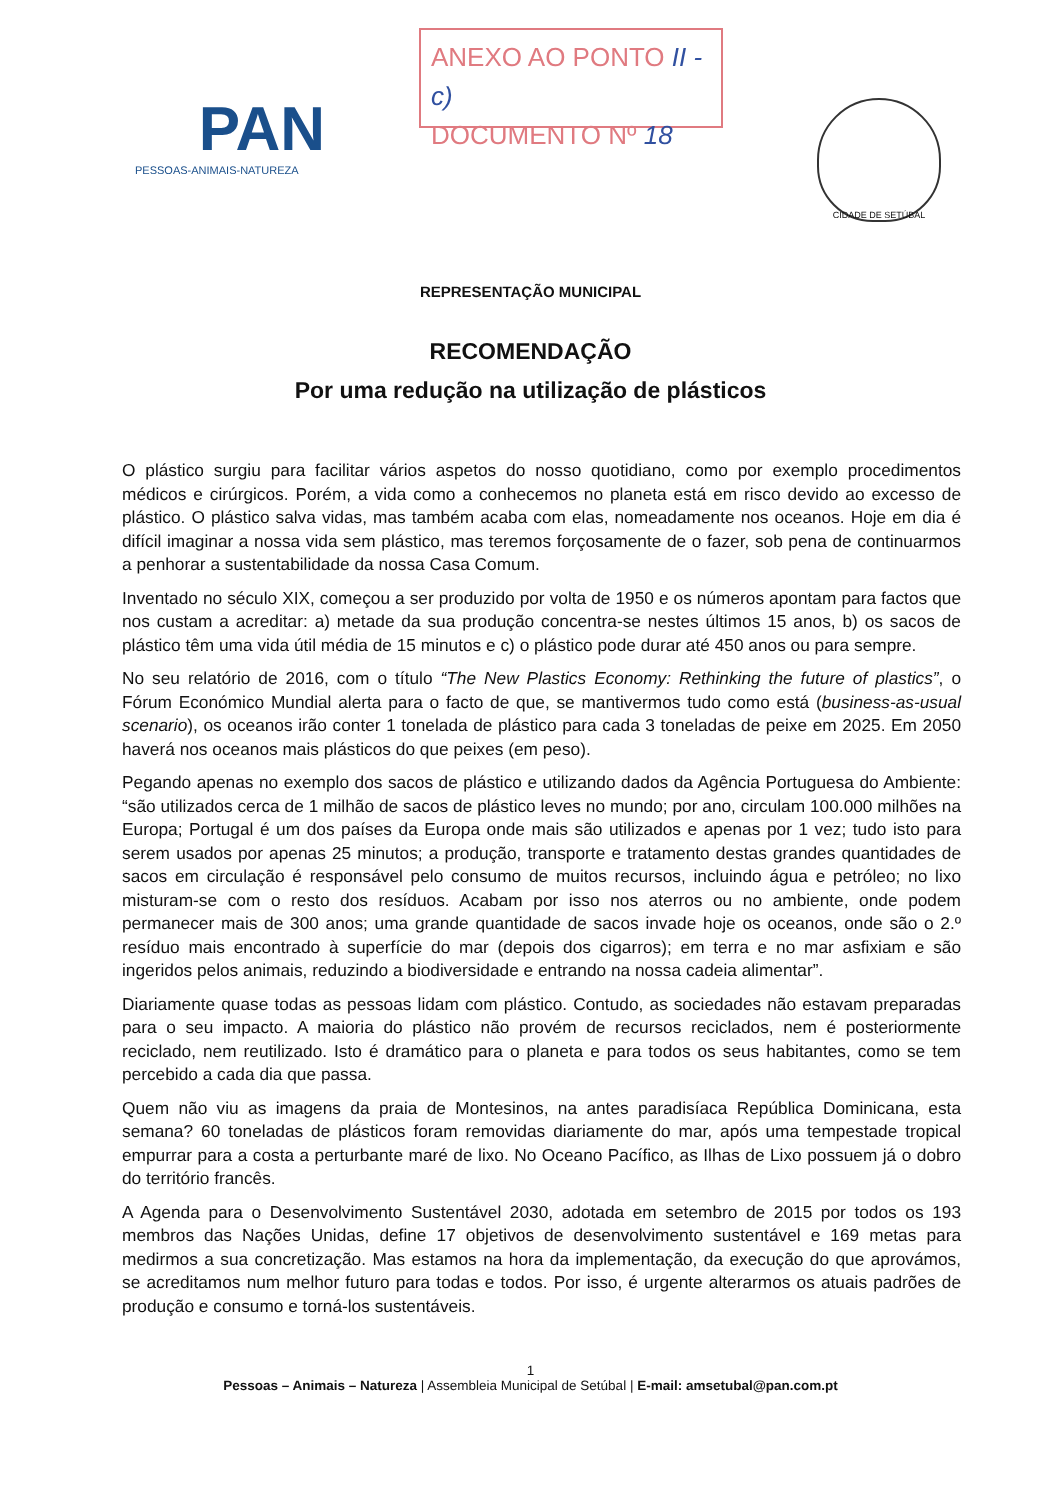PAN
PESSOAS-ANIMAIS-NATUREZA
ANEXO AO PONTO II - c)
DOCUMENTO Nº 18
CIDADE DE SETÚBAL
REPRESENTAÇÃO MUNICIPAL
RECOMENDAÇÃO
Por uma redução na utilização de plásticos
O plástico surgiu para facilitar vários aspetos do nosso quotidiano, como por exemplo procedimentos médicos e cirúrgicos. Porém, a vida como a conhecemos no planeta está em risco devido ao excesso de plástico. O plástico salva vidas, mas também acaba com elas, nomeadamente nos oceanos. Hoje em dia é difícil imaginar a nossa vida sem plástico, mas teremos forçosamente de o fazer, sob pena de continuarmos a penhorar a sustentabilidade da nossa Casa Comum.
Inventado no século XIX, começou a ser produzido por volta de 1950 e os números apontam para factos que nos custam a acreditar: a) metade da sua produção concentra-se nestes últimos 15 anos, b) os sacos de plástico têm uma vida útil média de 15 minutos e c) o plástico pode durar até 450 anos ou para sempre.
No seu relatório de 2016, com o título “The New Plastics Economy: Rethinking the future of plastics”, o Fórum Económico Mundial alerta para o facto de que, se mantivermos tudo como está (business-as-usual scenario), os oceanos irão conter 1 tonelada de plástico para cada 3 toneladas de peixe em 2025. Em 2050 haverá nos oceanos mais plásticos do que peixes (em peso).
Pegando apenas no exemplo dos sacos de plástico e utilizando dados da Agência Portuguesa do Ambiente: “são utilizados cerca de 1 milhão de sacos de plástico leves no mundo; por ano, circulam 100.000 milhões na Europa; Portugal é um dos países da Europa onde mais são utilizados e apenas por 1 vez; tudo isto para serem usados por apenas 25 minutos; a produção, transporte e tratamento destas grandes quantidades de sacos em circulação é responsável pelo consumo de muitos recursos, incluindo água e petróleo; no lixo misturam-se com o resto dos resíduos. Acabam por isso nos aterros ou no ambiente, onde podem permanecer mais de 300 anos; uma grande quantidade de sacos invade hoje os oceanos, onde são o 2.º resíduo mais encontrado à superfície do mar (depois dos cigarros); em terra e no mar asfixiam e são ingeridos pelos animais, reduzindo a biodiversidade e entrando na nossa cadeia alimentar”.
Diariamente quase todas as pessoas lidam com plástico. Contudo, as sociedades não estavam preparadas para o seu impacto. A maioria do plástico não provém de recursos reciclados, nem é posteriormente reciclado, nem reutilizado. Isto é dramático para o planeta e para todos os seus habitantes, como se tem percebido a cada dia que passa.
Quem não viu as imagens da praia de Montesinos, na antes paradisíaca República Dominicana, esta semana? 60 toneladas de plásticos foram removidas diariamente do mar, após uma tempestade tropical empurrar para a costa a perturbante maré de lixo. No Oceano Pacífico, as Ilhas de Lixo possuem já o dobro do território francês.
A Agenda para o Desenvolvimento Sustentável 2030, adotada em setembro de 2015 por todos os 193 membros das Nações Unidas, define 17 objetivos de desenvolvimento sustentável e 169 metas para medirmos a sua concretização. Mas estamos na hora da implementação, da execução do que aprovámos, se acreditamos num melhor futuro para todas e todos. Por isso, é urgente alterarmos os atuais padrões de produção e consumo e torná-los sustentáveis.
1
Pessoas – Animais – Natureza | Assembleia Municipal de Setúbal | E-mail: amsetubal@pan.com.pt